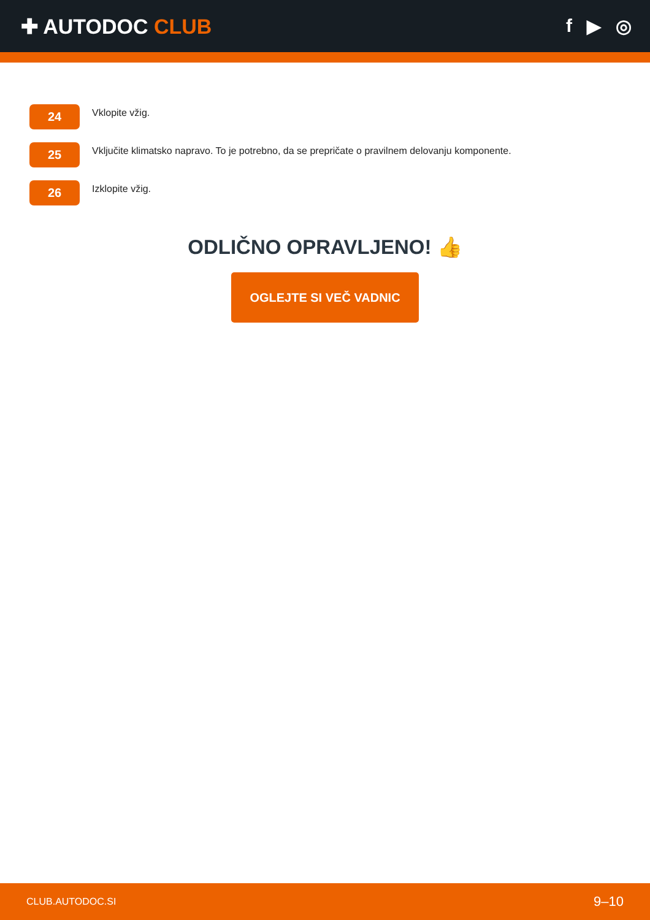✚ AUTODOC CLUB f ▶ ◎
24
Vklopite vžig.
25
Vključite klimatsko napravo. To je potrebno, da se prepričate o pravilnem delovanju komponente.
26
Izklopite vžig.
ODLIČNO OPRAVLJENO! 👍
OGLEJTE SI VEČ VADNIC
CLUB.AUTODOC.SI 9–10